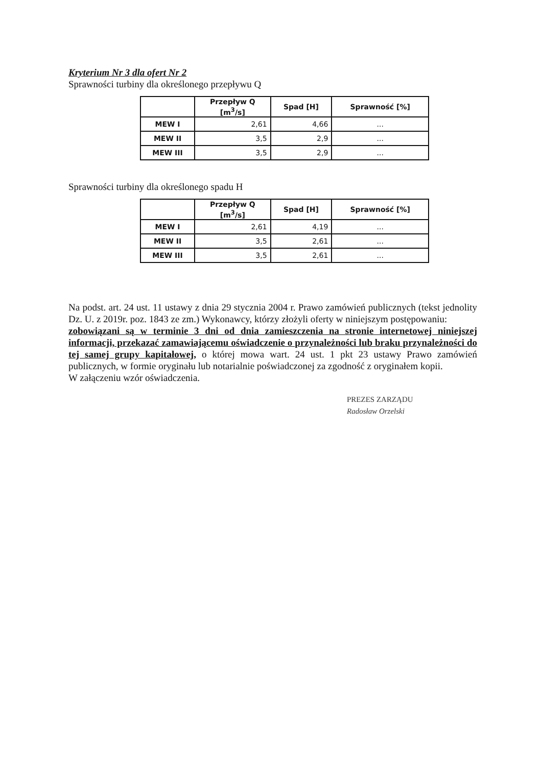Kryterium Nr 3 dla ofert Nr 2
Sprawności turbiny dla określonego przepływu Q
| | Przepływ Q [m<sup>3</sup>/s] | Spad [H] | Sprawność [%] |
| --- | --- | --- | --- |
| MEW I | 2,61 | 4,66 | ... |
| MEW II | 3,5 | 2,9 | ... |
| MEW III | 3,5 | 2,9 | ... |
Sprawności turbiny dla określonego spadu H
| | Przepływ Q [m<sup>3</sup>/s] | Spad [H] | Sprawność [%] |
| --- | --- | --- | --- |
| MEW I | 2,61 | 4,19 | ... |
| MEW II | 3,5 | 2,61 | ... |
| MEW III | 3,5 | 2,61 | ... |
Na podst. art. 24 ust. 11 ustawy z dnia 29 stycznia 2004 r. Prawo zamówień publicznych (tekst jednolity Dz. U. z 2019r. poz. 1843 ze zm.) Wykonawcy, którzy złożyli oferty w niniejszym postępowaniu:
zobowiązani są w terminie 3 dni od dnia zamieszczenia na stronie internetowej niniejszej informacji, przekazać zamawiającemu oświadczenie o przynależności lub braku przynależności do tej samej grupy kapitałowej, o której mowa wart. 24 ust. 1 pkt 23 ustawy Prawo zamówień publicznych, w formie oryginału lub notarialnie poświadczonej za zgodność z oryginałem kopii.
W załączeniu wzór oświadczenia.
PREZES ZARZĄDU
Radosław Orzelski